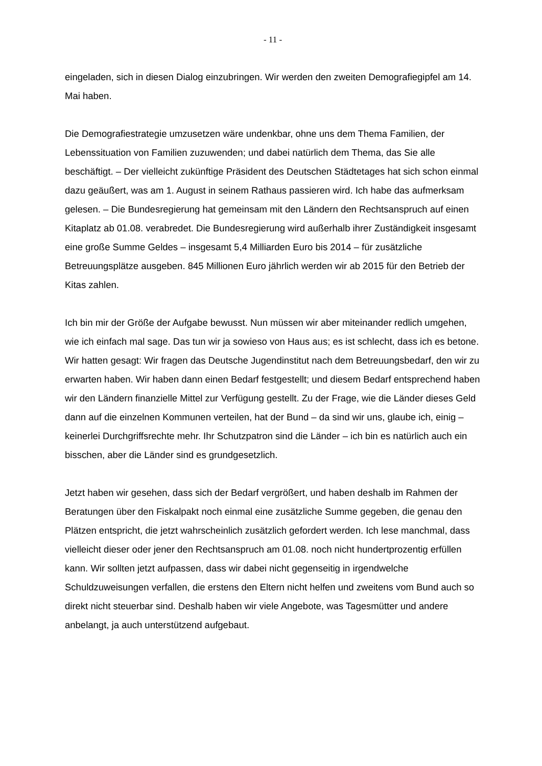- 11 -
eingeladen, sich in diesen Dialog einzubringen. Wir werden den zweiten Demografiegipfel am 14. Mai haben.
Die Demografiestrategie umzusetzen wäre undenkbar, ohne uns dem Thema Familien, der Lebenssituation von Familien zuzuwenden; und dabei natürlich dem Thema, das Sie alle beschäftigt. – Der vielleicht zukünftige Präsident des Deutschen Städtetages hat sich schon einmal dazu geäußert, was am 1. August in seinem Rathaus passieren wird. Ich habe das aufmerksam gelesen. – Die Bundesregierung hat gemeinsam mit den Ländern den Rechtsanspruch auf einen Kitaplatz ab 01.08. verabredet. Die Bundesregierung wird außerhalb ihrer Zuständigkeit insgesamt eine große Summe Geldes – insgesamt 5,4 Milliarden Euro bis 2014 – für zusätzliche Betreuungsplätze ausgeben. 845 Millionen Euro jährlich werden wir ab 2015 für den Betrieb der Kitas zahlen.
Ich bin mir der Größe der Aufgabe bewusst. Nun müssen wir aber miteinander redlich umgehen, wie ich einfach mal sage. Das tun wir ja sowieso von Haus aus; es ist schlecht, dass ich es betone. Wir hatten gesagt: Wir fragen das Deutsche Jugendinstitut nach dem Betreuungsbedarf, den wir zu erwarten haben. Wir haben dann einen Bedarf festgestellt; und diesem Bedarf entsprechend haben wir den Ländern finanzielle Mittel zur Verfügung gestellt. Zu der Frage, wie die Länder dieses Geld dann auf die einzelnen Kommunen verteilen, hat der Bund – da sind wir uns, glaube ich, einig – keinerlei Durchgriffsrechte mehr. Ihr Schutzpatron sind die Länder – ich bin es natürlich auch ein bisschen, aber die Länder sind es grundgesetzlich.
Jetzt haben wir gesehen, dass sich der Bedarf vergrößert, und haben deshalb im Rahmen der Beratungen über den Fiskalpakt noch einmal eine zusätzliche Summe gegeben, die genau den Plätzen entspricht, die jetzt wahrscheinlich zusätzlich gefordert werden. Ich lese manchmal, dass vielleicht dieser oder jener den Rechtsanspruch am 01.08. noch nicht hundertprozentig erfüllen kann. Wir sollten jetzt aufpassen, dass wir dabei nicht gegenseitig in irgendwelche Schuldzuweisungen verfallen, die erstens den Eltern nicht helfen und zweitens vom Bund auch so direkt nicht steuerbar sind. Deshalb haben wir viele Angebote, was Tagesmütter und andere anbelangt, ja auch unterstützend aufgebaut.